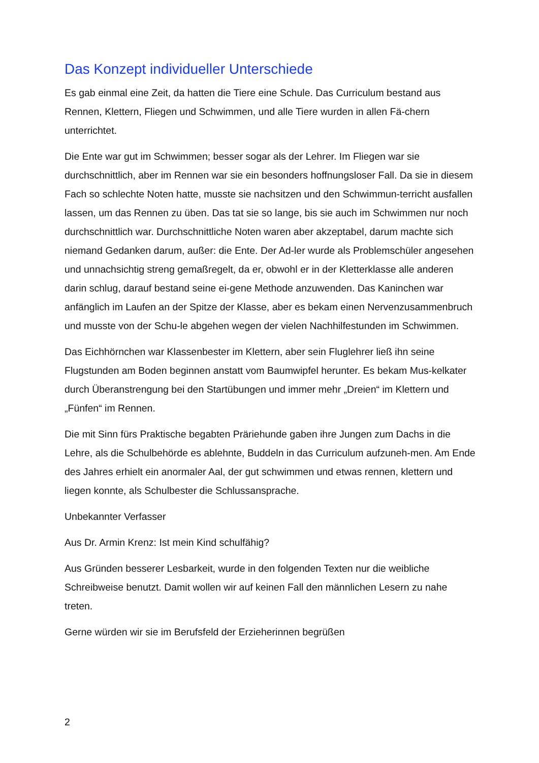Das Konzept individueller Unterschiede
Es gab einmal eine Zeit, da hatten die Tiere eine Schule. Das Curriculum bestand aus Rennen, Klettern, Fliegen und Schwimmen, und alle Tiere wurden in allen Fä-chern unterrichtet.
Die Ente war gut im Schwimmen; besser sogar als der Lehrer. Im Fliegen war sie durchschnittlich, aber im Rennen war sie ein besonders hoffnungsloser Fall. Da sie in diesem Fach so schlechte Noten hatte, musste sie nachsitzen und den Schwimmun-terricht ausfallen lassen, um das Rennen zu üben. Das tat sie so lange, bis sie auch im Schwimmen nur noch durchschnittlich war. Durchschnittliche Noten waren aber akzeptabel, darum machte sich niemand Gedanken darum, außer: die Ente. Der Ad-ler wurde als Problemschüler angesehen und unnachsichtig streng gemaßregelt, da er, obwohl er in der Kletterklasse alle anderen darin schlug, darauf bestand seine ei-gene Methode anzuwenden. Das Kaninchen war anfänglich im Laufen an der Spitze der Klasse, aber es bekam einen Nervenzusammenbruch und musste von der Schu-le abgehen wegen der vielen Nachhilfestunden im Schwimmen.
Das Eichhörnchen war Klassenbester im Klettern, aber sein Fluglehrer ließ ihn seine Flugstunden am Boden beginnen anstatt vom Baumwipfel herunter. Es bekam Mus-kelkater durch Überanstrengung bei den Startübungen und immer mehr „Dreien“ im Klettern und „Fünfen“ im Rennen.
Die mit Sinn fürs Praktische begabten Präriehunde gaben ihre Jungen zum Dachs in die Lehre, als die Schulbehörde es ablehnte, Buddeln in das Curriculum aufzuneh-men. Am Ende des Jahres erhielt ein anormaler Aal, der gut schwimmen und etwas rennen, klettern und liegen konnte, als Schulbester die Schlussansprache.
Unbekannter Verfasser
Aus Dr. Armin Krenz: Ist mein Kind schulfähig?
Aus Gründen besserer Lesbarkeit, wurde in den folgenden Texten nur die weibliche Schreibweise benutzt. Damit wollen wir auf keinen Fall den männlichen Lesern zu nahe treten.
Gerne würden wir sie im Berufsfeld der Erzieherinnen begrüßen
2